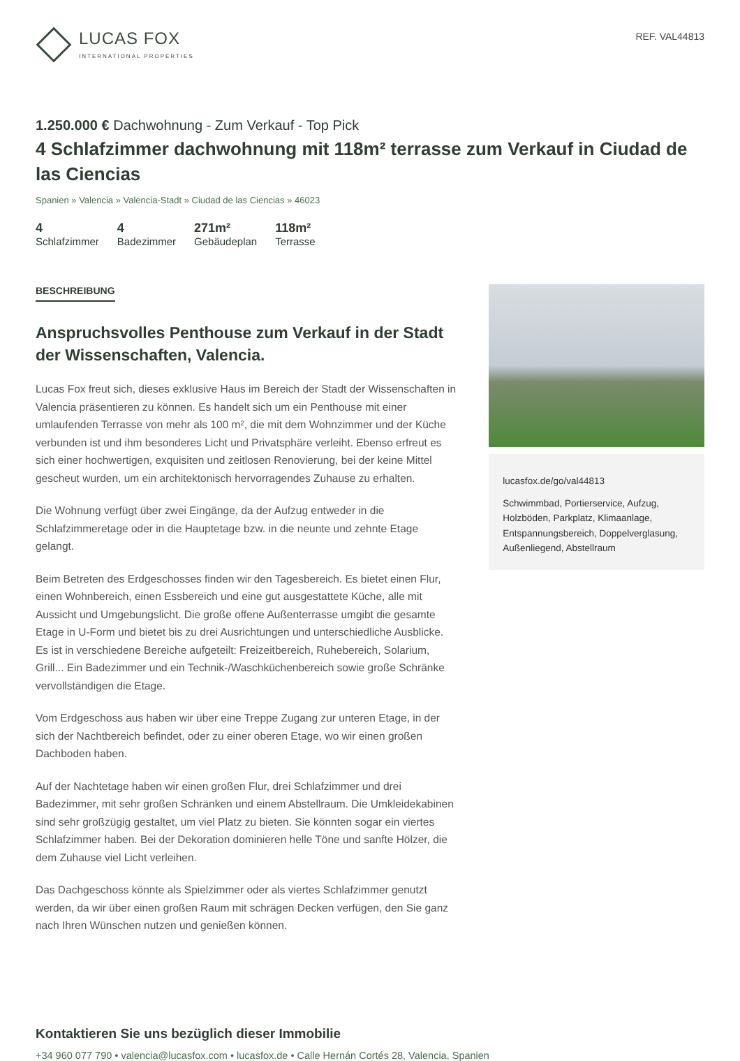LUCAS FOX
INTERNATIONAL PROPERTIES
REF. VAL44813
1.250.000 € Dachwohnung - Zum Verkauf - Top Pick
4 Schlafzimmer dachwohnung mit 118m² terrasse zum Verkauf in Ciudad de las Ciencias
Spanien » Valencia » Valencia-Stadt » Ciudad de las Ciencias » 46023
4
Schlafzimmer
4
Badezimmer
271m²
Gebäudeplan
118m²
Terrasse
BESCHREIBUNG
Anspruchsvolles Penthouse zum Verkauf in der Stadt der Wissenschaften, Valencia.
Lucas Fox freut sich, dieses exklusive Haus im Bereich der Stadt der Wissenschaften in Valencia präsentieren zu können. Es handelt sich um ein Penthouse mit einer umlaufenden Terrasse von mehr als 100 m², die mit dem Wohnzimmer und der Küche verbunden ist und ihm besonderes Licht und Privatsphäre verleiht. Ebenso erfreut es sich einer hochwertigen, exquisiten und zeitlosen Renovierung, bei der keine Mittel gescheut wurden, um ein architektonisch hervorragendes Zuhause zu erhalten.
Die Wohnung verfügt über zwei Eingänge, da der Aufzug entweder in die Schlafzimmeretage oder in die Hauptetage bzw. in die neunte und zehnte Etage gelangt.
Beim Betreten des Erdgeschosses finden wir den Tagesbereich. Es bietet einen Flur, einen Wohnbereich, einen Essbereich und eine gut ausgestattete Küche, alle mit Aussicht und Umgebungslicht. Die große offene Außenterrasse umgibt die gesamte Etage in U-Form und bietet bis zu drei Ausrichtungen und unterschiedliche Ausblicke. Es ist in verschiedene Bereiche aufgeteilt: Freizeitbereich, Ruhebereich, Solarium, Grill... Ein Badezimmer und ein Technik-/Waschküchenbereich sowie große Schränke vervollständigen die Etage.
Vom Erdgeschoss aus haben wir über eine Treppe Zugang zur unteren Etage, in der sich der Nachtbereich befindet, oder zu einer oberen Etage, wo wir einen großen Dachboden haben.
Auf der Nachtetage haben wir einen großen Flur, drei Schlafzimmer und drei Badezimmer, mit sehr großen Schränken und einem Abstellraum. Die Umkleidekabinen sind sehr großzügig gestaltet, um viel Platz zu bieten. Sie könnten sogar ein viertes Schlafzimmer haben. Bei der Dekoration dominieren helle Töne und sanfte Hölzer, die dem Zuhause viel Licht verleihen.
Das Dachgeschoss könnte als Spielzimmer oder als viertes Schlafzimmer genutzt werden, da wir über einen großen Raum mit schrägen Decken verfügen, den Sie ganz nach Ihren Wünschen nutzen und genießen können.
lucasfox.de/go/val44813
Schwimmbad, Portierservice, Aufzug, Holzböden, Parkplatz, Klimaanlage, Entspannungsbereich, Doppelverglasung, Außenliegend, Abstellraum
Kontaktieren Sie uns bezüglich dieser Immobilie
+34 960 077 790 • valencia@lucasfox.com • lucasfox.de • Calle Hernán Cortés 28, Valencia, Spanien